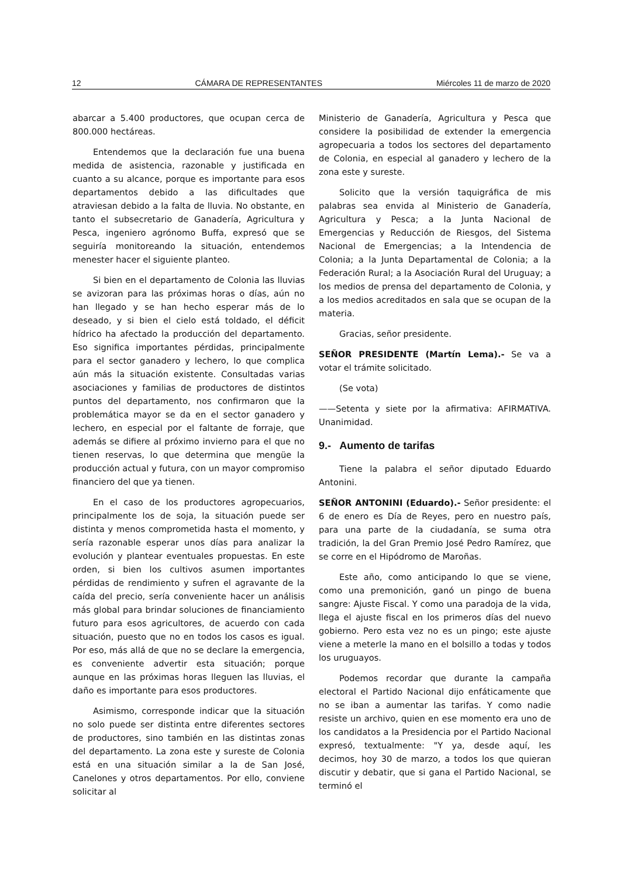12 CÁMARA DE REPRESENTANTES Miércoles 11 de marzo de 2020
abarcar a 5.400 productores, que ocupan cerca de 800.000 hectáreas.
Entendemos que la declaración fue una buena medida de asistencia, razonable y justificada en cuanto a su alcance, porque es importante para esos departamentos debido a las dificultades que atraviesan debido a la falta de lluvia. No obstante, en tanto el subsecretario de Ganadería, Agricultura y Pesca, ingeniero agrónomo Buffa, expresó que se seguiría monitoreando la situación, entendemos menester hacer el siguiente planteo.
Si bien en el departamento de Colonia las lluvias se avizoran para las próximas horas o días, aún no han llegado y se han hecho esperar más de lo deseado, y si bien el cielo está toldado, el déficit hídrico ha afectado la producción del departamento. Eso significa importantes pérdidas, principalmente para el sector ganadero y lechero, lo que complica aún más la situación existente. Consultadas varias asociaciones y familias de productores de distintos puntos del departamento, nos confirmaron que la problemática mayor se da en el sector ganadero y lechero, en especial por el faltante de forraje, que además se difiere al próximo invierno para el que no tienen reservas, lo que determina que mengüe la producción actual y futura, con un mayor compromiso financiero del que ya tienen.
En el caso de los productores agropecuarios, principalmente los de soja, la situación puede ser distinta y menos comprometida hasta el momento, y sería razonable esperar unos días para analizar la evolución y plantear eventuales propuestas. En este orden, si bien los cultivos asumen importantes pérdidas de rendimiento y sufren el agravante de la caída del precio, sería conveniente hacer un análisis más global para brindar soluciones de financiamiento futuro para esos agricultores, de acuerdo con cada situación, puesto que no en todos los casos es igual. Por eso, más allá de que no se declare la emergencia, es conveniente advertir esta situación; porque aunque en las próximas horas lleguen las lluvias, el daño es importante para esos productores.
Asimismo, corresponde indicar que la situación no solo puede ser distinta entre diferentes sectores de productores, sino también en las distintas zonas del departamento. La zona este y sureste de Colonia está en una situación similar a la de San José, Canelones y otros departamentos. Por ello, conviene solicitar al
Ministerio de Ganadería, Agricultura y Pesca que considere la posibilidad de extender la emergencia agropecuaria a todos los sectores del departamento de Colonia, en especial al ganadero y lechero de la zona este y sureste.
Solicito que la versión taquigráfica de mis palabras sea envida al Ministerio de Ganadería, Agricultura y Pesca; a la Junta Nacional de Emergencias y Reducción de Riesgos, del Sistema Nacional de Emergencias; a la Intendencia de Colonia; a la Junta Departamental de Colonia; a la Federación Rural; a la Asociación Rural del Uruguay; a los medios de prensa del departamento de Colonia, y a los medios acreditados en sala que se ocupan de la materia.
Gracias, señor presidente.
SEÑOR PRESIDENTE (Martín Lema).- Se va a votar el trámite solicitado.
(Se vota)
——Setenta y siete por la afirmativa: AFIRMATIVA. Unanimidad.
9.- Aumento de tarifas
Tiene la palabra el señor diputado Eduardo Antonini.
SEÑOR ANTONINI (Eduardo).- Señor presidente: el 6 de enero es Día de Reyes, pero en nuestro país, para una parte de la ciudadanía, se suma otra tradición, la del Gran Premio José Pedro Ramírez, que se corre en el Hipódromo de Maroñas.
Este año, como anticipando lo que se viene, como una premonición, ganó un pingo de buena sangre: Ajuste Fiscal. Y como una paradoja de la vida, llega el ajuste fiscal en los primeros días del nuevo gobierno. Pero esta vez no es un pingo; este ajuste viene a meterle la mano en el bolsillo a todas y todos los uruguayos.
Podemos recordar que durante la campaña electoral el Partido Nacional dijo enfáticamente que no se iban a aumentar las tarifas. Y como nadie resiste un archivo, quien en ese momento era uno de los candidatos a la Presidencia por el Partido Nacional expresó, textualmente: "Y ya, desde aquí, les decimos, hoy 30 de marzo, a todos los que quieran discutir y debatir, que si gana el Partido Nacional, se terminó el